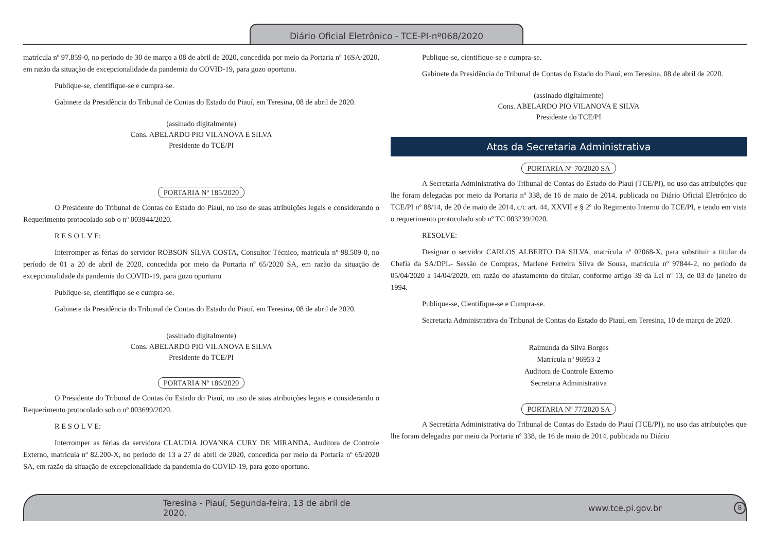Diário Oficial Eletrônico - TCE-PI-nº068/2020
matrícula nº 97.859-0, no período de 30 de março a 08 de abril de 2020, concedida por meio da Portaria nº 16SA/2020, em razão da situação de excepcionalidade da pandemia do COVID-19, para gozo oportuno.
Publique-se, cientifique-se e cumpra-se.
Gabinete da Presidência do Tribunal de Contas do Estado do Piauí, em Teresina, 08 de abril de 2020.
(assinado digitalmente)
Cons. ABELARDO PIO VILANOVA E SILVA
Presidente do TCE/PI
PORTARIA Nº 185/2020
O Presidente do Tribunal de Contas do Estado do Piauí, no uso de suas atribuições legais e considerando o Requerimento protocolado sob o nº 003944/2020.
R E S O L V E:
Interromper as férias do servidor ROBSON SILVA COSTA, Consultor Técnico, matrícula nº 98.509-0, no período de 01 a 20 de abril de 2020, concedida por meio da Portaria nº 65/2020 SA, em razão da situação de excepcionalidade da pandemia do COVID-19, para gozo oportuno
Publique-se, cientifique-se e cumpra-se.
Gabinete da Presidência do Tribunal de Contas do Estado do Piauí, em Teresina, 08 de abril de 2020.
(assinado digitalmente)
Cons. ABELARDO PIO VILANOVA E SILVA
Presidente do TCE/PI
PORTARIA Nº 186/2020
O Presidente do Tribunal de Contas do Estado do Piauí, no uso de suas atribuições legais e considerando o Requerimento protocolado sob o nº 003699/2020.
R E S O L V E:
Interromper as férias da servidora CLAUDIA JOVANKA CURY DE MIRANDA, Auditora de Controle Externo, matrícula nº 82.200-X, no período de 13 a 27 de abril de 2020, concedida por meio da Portaria nº 65/2020 SA, em razão da situação de excepcionalidade da pandemia do COVID-19, para gozo oportuno.
Publique-se, cientifique-se e cumpra-se.
Gabinete da Presidência do Tribunal de Contas do Estado do Piauí, em Teresina, 08 de abril de 2020.
(assinado digitalmente)
Cons. ABELARDO PIO VILANOVA E SILVA
Presidente do TCE/PI
Atos da Secretaria Administrativa
PORTARIA Nº 70/2020 SA
A Secretaria Administrativa do Tribunal de Contas do Estado do Piauí (TCE/PI), no uso das atribuições que lhe foram delegadas por meio da Portaria nº 338, de 16 de maio de 2014, publicada no Diário Oficial Eletrônico do TCE/PI nº 88/14, de 20 de maio de 2014, c/c art. 44, XXVII e § 2º do Regimento Interno do TCE/PI, e tendo em vista o requerimento protocolado sob nº TC 003239/2020.
RESOLVE:
Designar o servidor CARLOS ALBERTO DA SILVA, matrícula nº 02068-X, para substituir a titular da Chefia da SA/DPL- Sessão de Compras, Marlene Ferreira Silva de Sousa, matrícula nº 97844-2, no período de 05/04/2020 a 14/04/2020, em razão do afastamento do titular, conforme artigo 39 da Lei nº 13, de 03 de janeiro de 1994.
Publique-se, Cientifique-se e Cumpra-se.
Secretaria Administrativa do Tribunal de Contas do Estado do Piauí, em Teresina, 10 de março de 2020.
Raimunda da Silva Borges
Matrícula nº 96953-2
Auditora de Controle Externo
Secretaria Administrativa
PORTARIA Nº 77/2020 SA
A Secretária Administrativa do Tribunal de Contas do Estado do Piauí (TCE/PI), no uso das atribuições que lhe foram delegadas por meio da Portaria nº 338, de 16 de maio de 2014, publicada no Diário
Teresina - Piauí, Segunda-feira, 13 de abril de 2020. www.tce.pi.gov.br 8